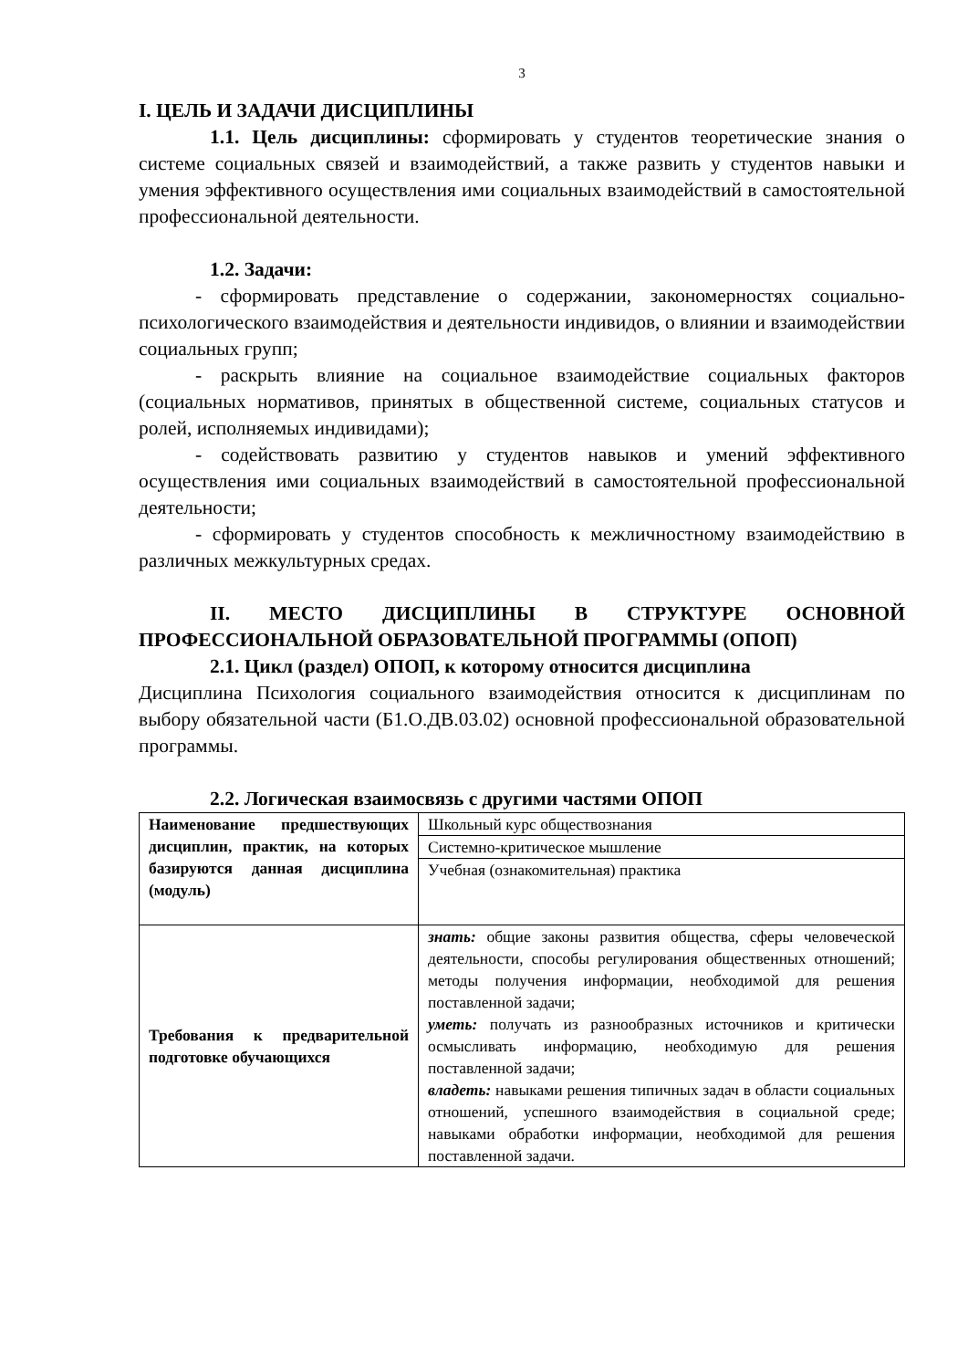3
I. ЦЕЛЬ И ЗАДАЧИ ДИСЦИПЛИНЫ
1.1. Цель дисциплины: сформировать у студентов теоретические знания о системе социальных связей и взаимодействий, а также развить у студентов навыки и умения эффективного осуществления ими социальных взаимодействий в самостоятельной профессиональной деятельности.
1.2. Задачи:
- сформировать представление о содержании, закономерностях социально-психологического взаимодействия и деятельности индивидов, о влиянии и взаимодействии социальных групп;
- раскрыть влияние на социальное взаимодействие социальных факторов (социальных нормативов, принятых в общественной системе, социальных статусов и ролей, исполняемых индивидами);
- содействовать развитию у студентов навыков и умений эффективного осуществления ими социальных взаимодействий в самостоятельной профессиональной деятельности;
- сформировать у студентов способность к межличностному взаимодействию в различных межкультурных средах.
II. МЕСТО ДИСЦИПЛИНЫ В СТРУКТУРЕ ОСНОВНОЙ ПРОФЕССИОНАЛЬНОЙ ОБРАЗОВАТЕЛЬНОЙ ПРОГРАММЫ (ОПОП)
2.1. Цикл (раздел) ОПОП, к которому относится дисциплина
Дисциплина Психология социального взаимодействия относится к дисциплинам по выбору обязательной части (Б1.О.ДВ.03.02) основной профессиональной образовательной программы.
2.2. Логическая взаимосвязь с другими частями ОПОП
| Наименование предшествующих дисциплин, практик, на которых базируются данная дисциплина (модуль) | Школьный курс обществознания |
| | Системно-критическое мышление |
| | Учебная (ознакомительная) практика |
| Требования к предварительной подготовке обучающихся | знать: общие законы развития общества, сферы человеческой деятельности, способы регулирования общественных отношений; методы получения информации, необходимой для решения поставленной задачи; уметь: получать из разнообразных источников и критически осмысливать информацию, необходимую для решения поставленной задачи; владеть: навыками решения типичных задач в области социальных отношений, успешного взаимодействия в социальной среде; навыками обработки информации, необходимой для решения поставленной задачи. |